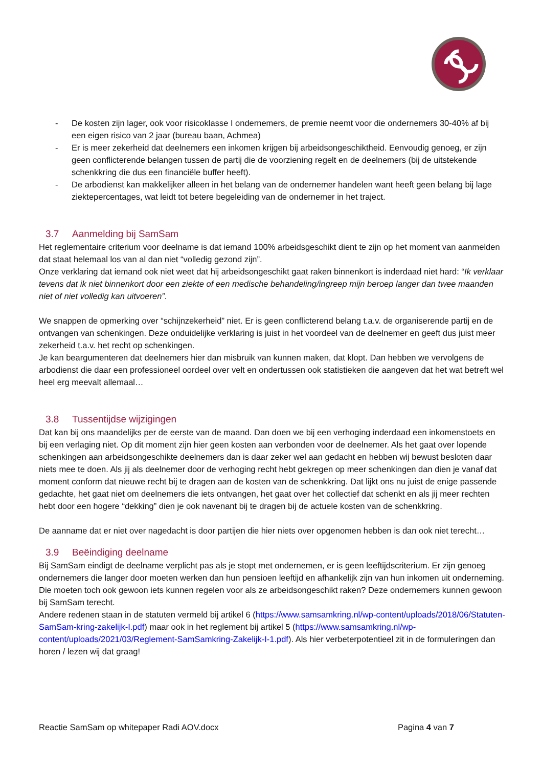- De kosten zijn lager, ook voor risicoklasse I ondernemers, de premie neemt voor die ondernemers 30-40% af bij een eigen risico van 2 jaar (bureau baan, Achmea)
- Er is meer zekerheid dat deelnemers een inkomen krijgen bij arbeidsongeschiktheid. Eenvoudig genoeg, er zijn geen conflicterende belangen tussen de partij die de voorziening regelt en de deelnemers (bij de uitstekende schenkkring die dus een financiële buffer heeft).
- De arbodienst kan makkelijker alleen in het belang van de ondernemer handelen want heeft geen belang bij lage ziektepercentages, wat leidt tot betere begeleiding van de ondernemer in het traject.
3.7 Aanmelding bij SamSam
Het reglementaire criterium voor deelname is dat iemand 100% arbeidsgeschikt dient te zijn op het moment van aanmelden dat staat helemaal los van al dan niet “volledig gezond zijn”.
Onze verklaring dat iemand ook niet weet dat hij arbeidsongeschikt gaat raken binnenkort is inderdaad niet hard: “Ik verklaar tevens dat ik niet binnenkort door een ziekte of een medische behandeling/ingreep mijn beroep langer dan twee maanden niet of niet volledig kan uitvoeren”.
We snappen de opmerking over “schijnzekerheid” niet. Er is geen conflicterend belang t.a.v. de organiserende partij en de ontvangen van schenkingen. Deze onduidelijke verklaring is juist in het voordeel van de deelnemer en geeft dus juist meer zekerheid t.a.v. het recht op schenkingen.
Je kan beargumenteren dat deelnemers hier dan misbruik van kunnen maken, dat klopt. Dan hebben we vervolgens de arbodienst die daar een professioneel oordeel over velt en ondertussen ook statistieken die aangeven dat het wat betreft wel heel erg meevalt allemaal…
3.8 Tussentijdse wijzigingen
Dat kan bij ons maandelijks per de eerste van de maand. Dan doen we bij een verhoging inderdaad een inkomenstoets en bij een verlaging niet. Op dit moment zijn hier geen kosten aan verbonden voor de deelnemer. Als het gaat over lopende schenkingen aan arbeidsongeschikte deelnemers dan is daar zeker wel aan gedacht en hebben wij bewust besloten daar niets mee te doen. Als jij als deelnemer door de verhoging recht hebt gekregen op meer schenkingen dan dien je vanaf dat moment conform dat nieuwe recht bij te dragen aan de kosten van de schenkkring. Dat lijkt ons nu juist de enige passende gedachte, het gaat niet om deelnemers die iets ontvangen, het gaat over het collectief dat schenkt en als jij meer rechten hebt door een hogere “dekking” dien je ook navenant bij te dragen bij de actuele kosten van de schenkkring.
De aanname dat er niet over nagedacht is door partijen die hier niets over opgenomen hebben is dan ook niet terecht…
3.9 Beëindiging deelname
Bij SamSam eindigt de deelname verplicht pas als je stopt met ondernemen, er is geen leeftijdscriterium. Er zijn genoeg ondernemers die langer door moeten werken dan hun pensioen leeftijd en afhankelijk zijn van hun inkomen uit onderneming. Die moeten toch ook gewoon iets kunnen regelen voor als ze arbeidsongeschikt raken? Deze ondernemers kunnen gewoon bij SamSam terecht.
Andere redenen staan in de statuten vermeld bij artikel 6 (https://www.samsamkring.nl/wp-content/uploads/2018/06/Statuten-SamSam-kring-zakelijk-I.pdf) maar ook in het reglement bij artikel 5 (https://www.samsamkring.nl/wp-content/uploads/2021/03/Reglement-SamSamkring-Zakelijk-I-1.pdf). Als hier verbeterpotentieel zit in de formuleringen dan horen / lezen wij dat graag!
Reactie SamSam op whitepaper Radi AOV.docx Pagina 4 van 7